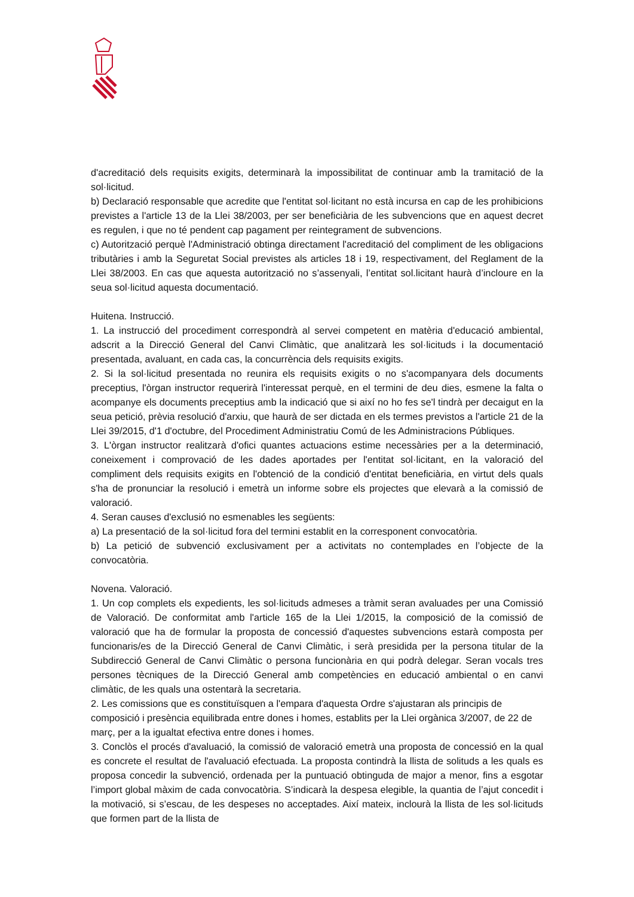d'acreditació dels requisits exigits, determinarà la impossibilitat de continuar amb la tramitació de la sol·licitud.
b) Declaració responsable que acredite que l'entitat sol·licitant no està incursa en cap de les prohibicions previstes a l'article 13 de la Llei 38/2003, per ser beneficiària de les subvencions que en aquest decret es regulen, i que no té pendent cap pagament per reintegrament de subvencions.
c) Autorització perquè l'Administració obtinga directament l'acreditació del compliment de les obligacions tributàries i amb la Seguretat Social previstes als articles 18 i 19, respectivament, del Reglament de la Llei 38/2003. En cas que aquesta autorització no s’assenyali, l’entitat sol.licitant haurà d’incloure en la seua sol·licitud aquesta documentació.
Huitena. Instrucció.
1. La instrucció del procediment correspondrà al servei competent en matèria d'educació ambiental, adscrit a la Direcció General del Canvi Climàtic, que analitzarà les sol·licituds i la documentació presentada, avaluant, en cada cas, la concurrència dels requisits exigits.
2. Si la sol·licitud presentada no reunira els requisits exigits o no s'acompanyara dels documents preceptius, l'òrgan instructor requerirà l'interessat perquè, en el termini de deu dies, esmene la falta o acompanye els documents preceptius amb la indicació que si així no ho fes se'l tindrà per decaigut en la seua petició, prèvia resolució d'arxiu, que haurà de ser dictada en els termes previstos a l'article 21 de la Llei 39/2015, d'1 d'octubre, del Procediment Administratiu Comú de les Administracions Públiques.
3. L'òrgan instructor realitzarà d'ofici quantes actuacions estime necessàries per a la determinació, coneixement i comprovació de les dades aportades per l'entitat sol·licitant, en la valoració del compliment dels requisits exigits en l'obtenció de la condició d'entitat beneficiària, en virtut dels quals s'ha de pronunciar la resolució i emetrà un informe sobre els projectes que elevarà a la comissió de valoració.
4. Seran causes d'exclusió no esmenables les següents:
a) La presentació de la sol·licitud fora del termini establit en la corresponent convocatòria.
b) La petició de subvenció exclusivament per a activitats no contemplades en l’objecte de la convocatòria.
Novena. Valoració.
1. Un cop complets els expedients, les sol·licituds admeses a tràmit seran avaluades per una Comissió de Valoració. De conformitat amb l'article 165 de la Llei 1/2015, la composició de la comissió de valoració que ha de formular la proposta de concessió d'aquestes subvencions estarà composta per funcionaris/es de la Direcció General de Canvi Climàtic, i serà presidida per la persona titular de la Subdirecció General de Canvi Climàtic o persona funcionària en qui podrà delegar. Seran vocals tres persones tècniques de la Direcció General amb competències en educació ambiental o en canvi climàtic, de les quals una ostentarà la secretaria.
2. Les comissions que es constituïsquen a l'empara d'aquesta Ordre s'ajustaran als principis de composició i presència equilibrada entre dones i homes, establits per la Llei orgànica 3/2007, de 22 de març, per a la igualtat efectiva entre dones i homes.
3. Conclòs el procés d'avaluació, la comissió de valoració emetrà una proposta de concessió en la qual es concrete el resultat de l'avaluació efectuada. La proposta contindrà la llista de solituds a les quals es proposa concedir la subvenció, ordenada per la puntuació obtinguda de major a menor, fins a esgotar l’import global màxim de cada convocatòria. S’indicarà la despesa elegible, la quantia de l’ajut concedit i la motivació, si s’escau, de les despeses no acceptades. Així mateix, inclourà la llista de les sol·licituds que formen part de la llista de